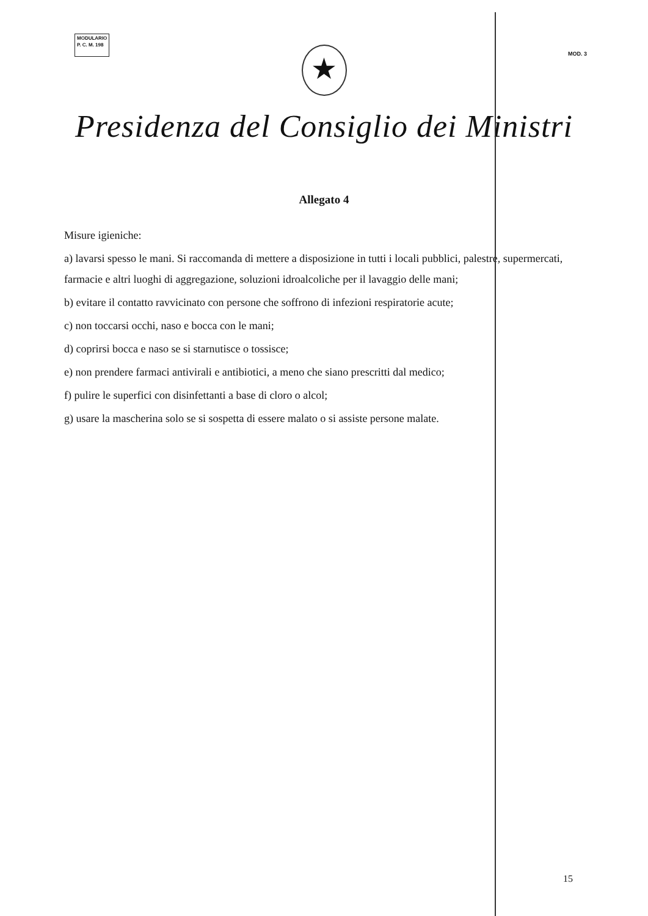MODULARIO
P. C. M. 198
MOD. 3
★
Presidenza del Consiglio dei Ministri
Allegato 4
Misure igieniche:
a) lavarsi spesso le mani. Si raccomanda di mettere a disposizione in tutti i locali pubblici, palestre, supermercati, farmacie e altri luoghi di aggregazione, soluzioni idroalcoliche per il lavaggio delle mani;
b) evitare il contatto ravvicinato con persone che soffrono di infezioni respiratorie acute;
c) non toccarsi occhi, naso e bocca con le mani;
d) coprirsi bocca e naso se si starnutisce o tossisce;
e) non prendere farmaci antivirali e antibiotici, a meno che siano prescritti dal medico;
f) pulire le superfici con disinfettanti a base di cloro o alcol;
g) usare la mascherina solo se si sospetta di essere malato o si assiste persone malate.
15